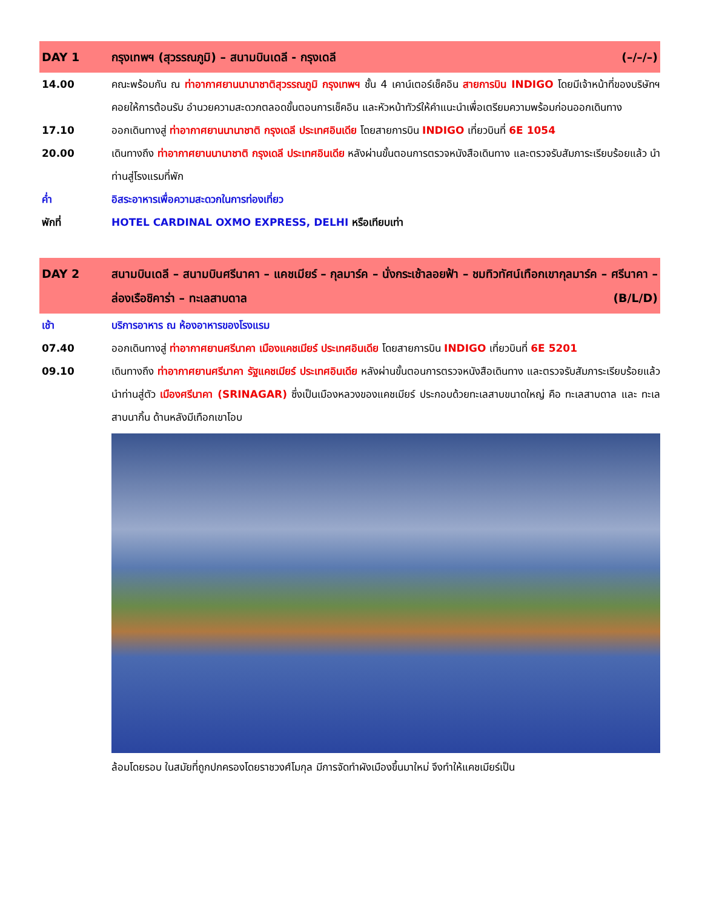DAY 1 กรุงเทพฯ (สุวรรณภูมิ) – สนามบินเดลี - กรุงเดลี (–/–/–)
14.00 คณะพร้อมกัน ณ ท่าอากาศยานนานาชาติสุวรรณภูมิ กรุงเทพฯ ชั้น 4 เคาน์เตอร์เช็คอิน สายการบิน INDIGO โดยมีเจ้าหน้าที่ของบริษัทฯ คอยให้การต้อนรับ อำนวยความสะดวกตลอดขั้นตอนการเช็คอิน และหัวหน้าทัวร์ให้คำแนะนำเพื่อเตรียมความพร้อมก่อนออกเดินทาง
17.10 ออกเดินทางสู่ ท่าอากาศยานนานาชาติ กรุงเดลี ประเทศอินเดีย โดยสายการบิน INDIGO เที่ยวบินที่ 6E 1054
20.00 เดินทางถึง ท่าอากาศยานนานาชาติ กรุงเดลี ประเทศอินเดีย หลังผ่านขั้นตอนการตรวจหนังสือเดินทาง และตรวจรับสัมภาระเรียบร้อยแล้ว นำท่านสู่โรงแรมที่พัก
ค่ำ อิสระอาหารเพื่อความสะดวกในการท่องเที่ยว
พักที่ HOTEL CARDINAL OXMO EXPRESS, DELHI หรือเทียบเท่า
DAY 2 สนามบินเดลี – สนามบินศรีนาคา – แคชเมียร์ – กุลมาร์ค – นั่งกระเช้าลอยฟ้า – ชมทิวทัศน์เทือกเขากุลมาร์ค – ศรีนาคา – ล่องเรือชิคาร่า – ทะเลสาบดาล (B/L/D)
เช้า บริการอาหาร ณ ห้องอาหารของโรงแรม
07.40 ออกเดินทางสู่ ท่าอากาศยานศรีนาคา เมืองแคชเมียร์ ประเทศอินเดีย โดยสายการบิน INDIGO เที่ยวบินที่ 6E 5201
09.10 เดินทางถึง ท่าอากาศยานศรีนาคา รัฐแคชเมียร์ ประเทศอินเดีย หลังผ่านขั้นตอนการตรวจหนังสือเดินทาง และตรวจรับสัมภาระเรียบร้อยแล้ว นำท่านสู่ตัว เมืองศรีนาคา (SRINAGAR) ซึ่งเป็นเมืองหลวงของแคชเมียร์ ประกอบด้วยทะเลสาบขนาดใหญ่ คือ ทะเลสาบดาล และ ทะเลสาบนากิ้น ด้านหลังมีเทือกเขาโอบ
ล้อมโดยรอบ ในสมัยที่ถูกปกครองโดยราชวงศ์โมกุล มีการจัดทำผังเมืองขึ้นมาใหม่ จึงทำให้แคชเมียร์เป็น